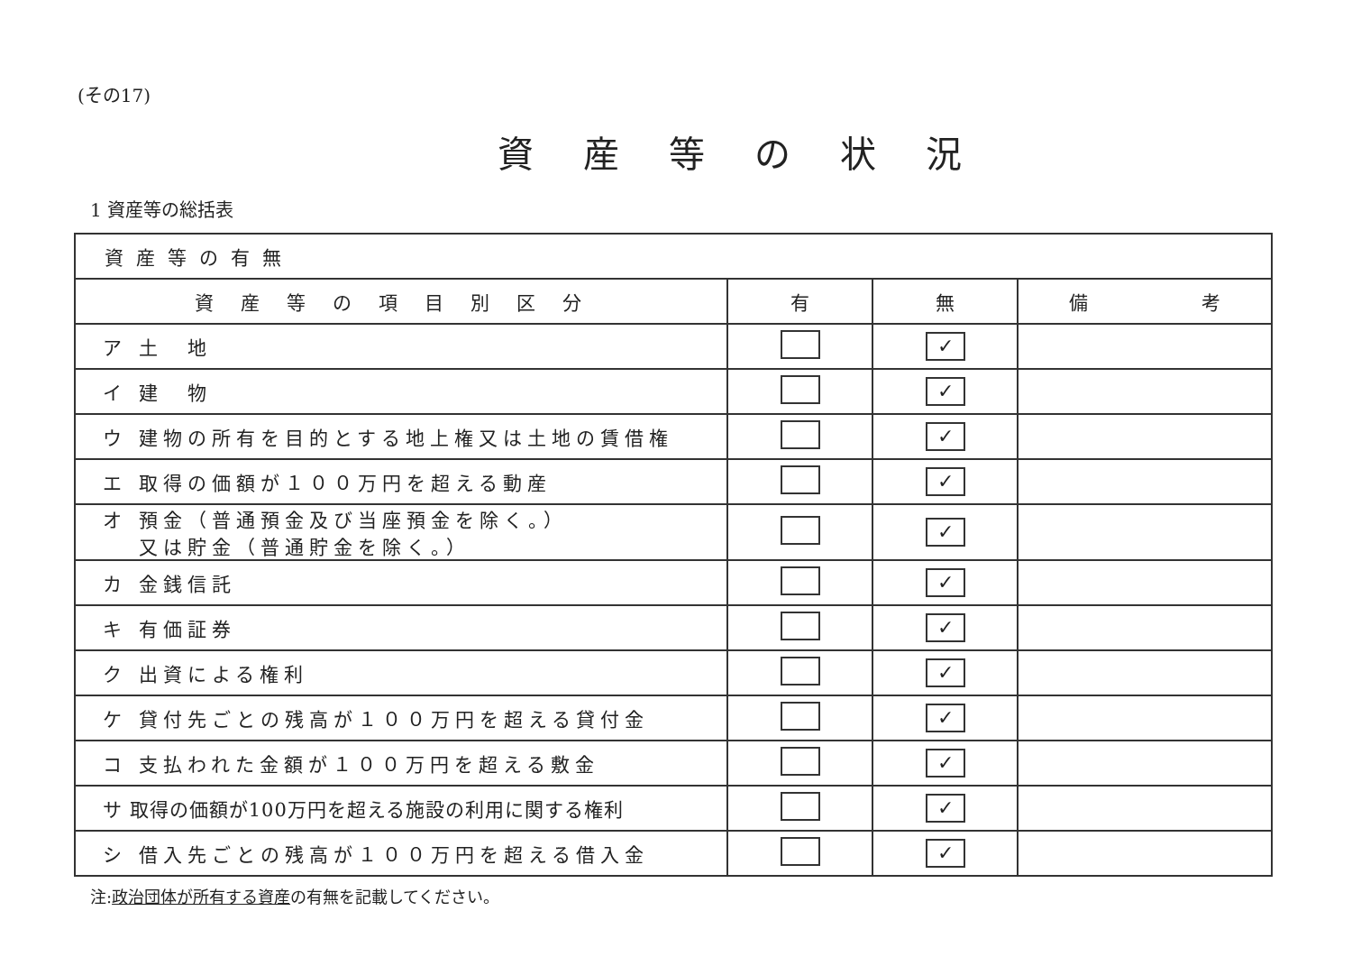(その17)
資産等の状況
1 資産等の総括表
| 資産等の有無 | | | |
| 資産等の項目別区分 | 有 | 無 | 備 考 |
| ア 土 地 | | ✓ | |
| イ 建 物 | | ✓ | |
| ウ 建物の所有を目的とする地上権又は土地の賃借権 | | ✓ | |
| エ 取得の価額が１００万円を超える動産 | | ✓ | |
| オ 預金（普通預金及び当座預金を除く。） 又は貯金（普通貯金を除く。） | | ✓ | |
| カ 金銭信託 | | ✓ | |
| キ 有価証券 | | ✓ | |
| ク 出資による権利 | | ✓ | |
| ケ 貸付先ごとの残高が１００万円を超える貸付金 | | ✓ | |
| コ 支払われた金額が１００万円を超える敷金 | | ✓ | |
| サ 取得の価額が100万円を超える施設の利用に関する権利 | | ✓ | |
| シ 借入先ごとの残高が１００万円を超える借入金 | | ✓ | |
注:政治団体が所有する資産の有無を記載してください。